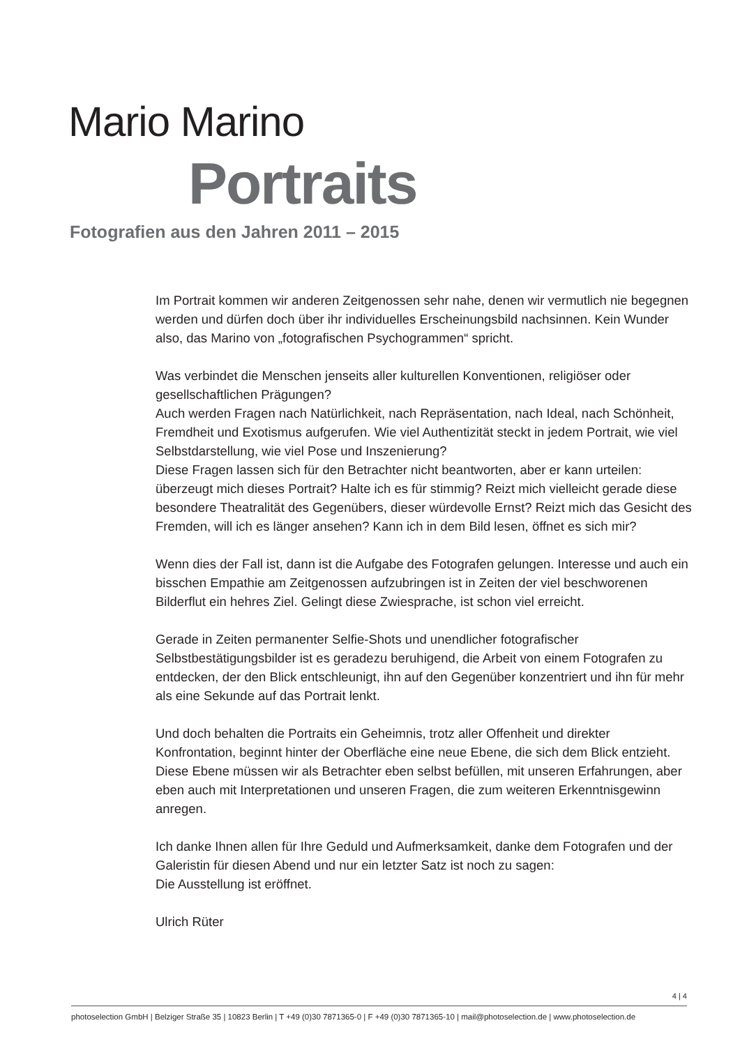Mario Marino
Portraits
Fotografien aus den Jahren 2011 – 2015
Im Portrait kommen wir anderen Zeitgenossen sehr nahe, denen wir vermutlich nie begegnen werden und dürfen doch über ihr individuelles Erscheinungsbild nachsinnen. Kein Wunder also, das Marino von „fotografischen Psychogrammen“ spricht.
Was verbindet die Menschen jenseits aller kulturellen Konventionen, religiöser oder gesellschaftlichen Prägungen?
Auch werden Fragen nach Natürlichkeit, nach Repräsentation, nach Ideal, nach Schönheit, Fremdheit und Exotismus aufgerufen. Wie viel Authentizität steckt in jedem Portrait, wie viel Selbstdarstellung, wie viel Pose und Inszenierung?
Diese Fragen lassen sich für den Betrachter nicht beantworten, aber er kann urteilen: überzeugt mich dieses Portrait? Halte ich es für stimmig? Reizt mich vielleicht gerade diese besondere Theatralität des Gegenübers, dieser würdevolle Ernst? Reizt mich das Gesicht des Fremden, will ich es länger ansehen? Kann ich in dem Bild lesen, öffnet es sich mir?
Wenn dies der Fall ist, dann ist die Aufgabe des Fotografen gelungen. Interesse und auch ein bisschen Empathie am Zeitgenossen aufzubringen ist in Zeiten der viel beschworenen Bilderflut ein hehres Ziel. Gelingt diese Zwiesprache, ist schon viel erreicht.
Gerade in Zeiten permanenter Selfie-Shots und unendlicher fotografischer Selbstbestätigungsbilder ist es geradezu beruhigend, die Arbeit von einem Fotografen zu entdecken, der den Blick entschleunigt, ihn auf den Gegenüber konzentriert und ihn für mehr als eine Sekunde auf das Portrait lenkt.
Und doch behalten die Portraits ein Geheimnis, trotz aller Offenheit und direkter Konfrontation, beginnt hinter der Oberfläche eine neue Ebene, die sich dem Blick entzieht. Diese Ebene müssen wir als Betrachter eben selbst befüllen, mit unseren Erfahrungen, aber eben auch mit Interpretationen und unseren Fragen, die zum weiteren Erkenntnisgewinn anregen.
Ich danke Ihnen allen für Ihre Geduld und Aufmerksamkeit, danke dem Fotografen und der Galeristin für diesen Abend und nur ein letzter Satz ist noch zu sagen:
Die Ausstellung ist eröffnet.
Ulrich Rüter
4 | 4
photoselection GmbH | Belziger Straße 35 | 10823 Berlin | T +49 (0)30 7871365-0 | F +49 (0)30 7871365-10 | mail@photoselection.de | www.photoselection.de